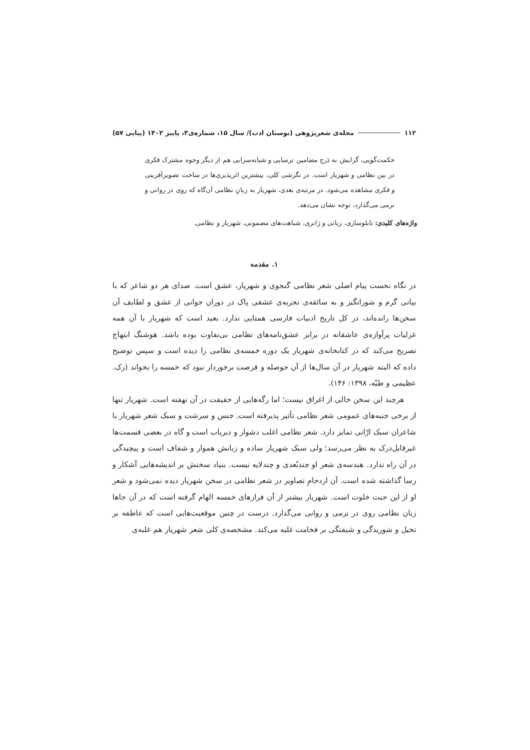۱۱۲ مجله‌ی شعرپژوهی (بوستان ادب)/ سال ۱۵، شماره‌ی۳، پاییز ۱۴۰۲ (پیاپی ۵۷)
حکمت‌گویی، گرایش به دَرج مضامین ترسایی و شبانه‌سرایی هم از دیگر وجوه مشترک فکری در بین نظامی و شهریار است. در نگرشی کلی، بیشترین اثرپذیری‌ها در ساحت تصویرآفرینی و فکری مشاهده می‌شود. در مرتبه‌ی بعدی، شهریار به زبانِ نظامی آن‌گاه که روی در روانی و نرمی می‌گذارد، توجه نشان می‌دهد.
واژه‌های کلیدی: تابلوسازی، زبانی و ژانری، شباهت‌های مضمونی، شهریار و نظامی.
۱. مقدمه
در نگاه نخست پیام اصلی شعر نظامی گنجوی و شهریار، عشق است. صدای هر دو شاعر که با بیانی گرم و شورانگیز و به سائقه‌ی تجربه‌ی عشقی پاک در دوران جوانی از عشق و لطایف آن سخن‌ها رانده‌اند، در کل تاریخ ادبیات فارسی همتایی ندارد. بعید است که شهریار با آن همه غزلیات پرآوازه‌ی عاشقانه در برابر عشق‌نامه‌های نظامی بی‌تفاوت بوده باشد. هوشنگ ابتهاج تصریح می‌کند که در کتابخانه‌ی شهریار یک دوره خمسه‌ی نظامی را دیده است و سپس توضیح داده که البته شهریار در آن سال‌ها از آن حوصله و فرصت برخوردار نبود که خمسه را بخواند (رک. عظیمی و طیّه، ۱۳۹۸: ۱۴۶).
هرچند این سخن خالی از اغراق نیست؛ اما رگه‌هایی از حقیقت در آن نهفته است. شهریار تنها از برخی جنبه‌های عمومی شعر نظامی تأثیر پذیرفته است. جنس و سرشت و سبک شعر شهریار با شاعران سبک ارّانی تمایز دارد. شعر نظامی اغلب دشوار و دیریاب است و گاه در بعضی قسمت‌ها غیرقابل‌درک به نظر می‌رسد؛ ولی سبک شهریار ساده و زبانش هموار و شفاف است و پیچیدگی در آن راه ندارد. هندسه‌ی شعر او چندبُعدی و چندلایه نیست. بنیاد سخنش بر اندیشه‌هایی آشکار و رسا گذاشته شده است. آن ازدحامِ تصاویر در شعر نظامی در سخن شهریار دیده نمی‌شود و شعر او از این حیث خلوت است. شهریار بیشتر از آن فرازهای خمسه الهام گرفته است که در آن جاها زبان نظامی روی در نرمی و روانی می‌گذارد. درست در چنین موقعیت‌هایی است که عاطفه بر تخیل و شوریدگی و شیفتگی بر فخامت غلبه می‌کند. مشخصه‌ی کلی شعر شهریار هم غلبه‌ی